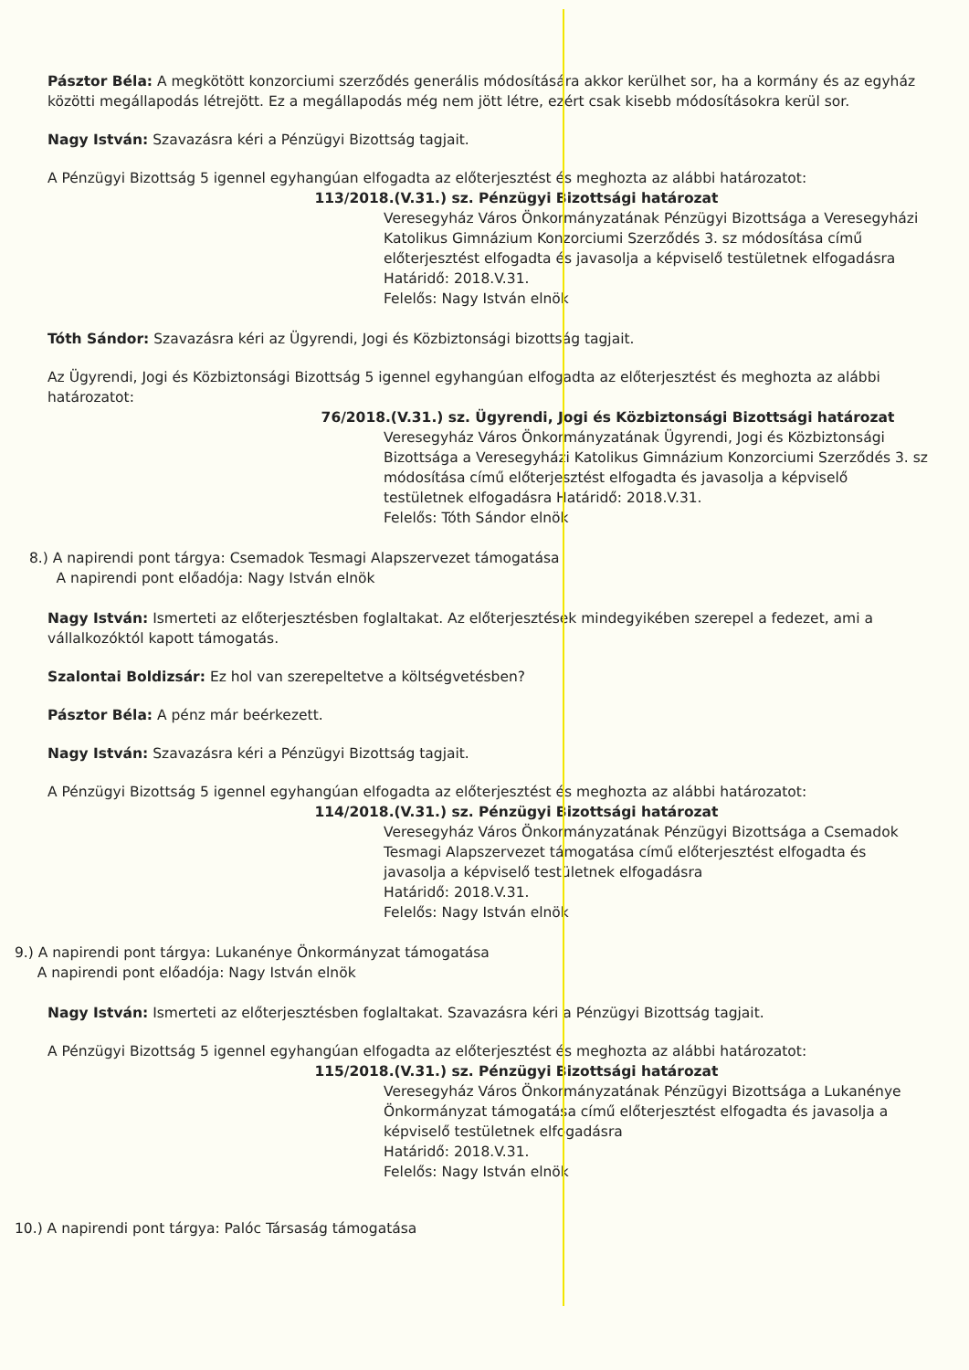Pásztor Béla: A megkötött konzorciumi szerződés generális módosítására akkor kerülhet sor, ha a kormány és az egyház közötti megállapodás létrejött. Ez a megállapodás még nem jött létre, ezért csak kisebb módosításokra kerül sor.
Nagy István: Szavazásra kéri a Pénzügyi Bizottság tagjait.
A Pénzügyi Bizottság 5 igennel egyhangúan elfogadta az előterjesztést és meghozta az alábbi határozatot:
113/2018.(V.31.) sz. Pénzügyi Bizottsági határozat
Veresegyház Város Önkormányzatának Pénzügyi Bizottsága a Veresegyházi Katolikus Gimnázium Konzorciumi Szerződés 3. sz módosítása című előterjesztést elfogadta és javasolja a képviselő testületnek elfogadásra
Határidő: 2018.V.31.
Felelős: Nagy István elnök
Tóth Sándor: Szavazásra kéri az Ügyrendi, Jogi és Közbiztonsági bizottság tagjait.
Az Ügyrendi, Jogi és Közbiztonsági Bizottság 5 igennel egyhangúan elfogadta az előterjesztést és meghozta az alábbi határozatot:
76/2018.(V.31.) sz. Ügyrendi, Jogi és Közbiztonsági Bizottsági határozat
Veresegyház Város Önkormányzatának Ügyrendi, Jogi és Közbiztonsági Bizottsága a Veresegyházi Katolikus Gimnázium Konzorciumi Szerződés 3. sz módosítása című előterjesztést elfogadta és javasolja a képviselő testületnek elfogadásra Határidő: 2018.V.31.
Felelős: Tóth Sándor elnök
8.) A napirendi pont tárgya: Csemadok Tesmagi Alapszervezet támogatása
A napirendi pont előadója: Nagy István elnök
Nagy István: Ismerteti az előterjesztésben foglaltakat. Az előterjesztések mindegyikében szerepel a fedezet, ami a vállalkozóktól kapott támogatás.
Szalontai Boldizsár: Ez hol van szerepeltetve a költségvetésben?
Pásztor Béla: A pénz már beérkezett.
Nagy István: Szavazásra kéri a Pénzügyi Bizottság tagjait.
A Pénzügyi Bizottság 5 igennel egyhangúan elfogadta az előterjesztést és meghozta az alábbi határozatot:
114/2018.(V.31.) sz. Pénzügyi Bizottsági határozat
Veresegyház Város Önkormányzatának Pénzügyi Bizottsága a Csemadok Tesmagi Alapszervezet támogatása című előterjesztést elfogadta és javasolja a képviselő testületnek elfogadásra
Határidő: 2018.V.31.
Felelős: Nagy István elnök
9.) A napirendi pont tárgya: Lukanénye Önkormányzat támogatása
A napirendi pont előadója: Nagy István elnök
Nagy István: Ismerteti az előterjesztésben foglaltakat. Szavazásra kéri a Pénzügyi Bizottság tagjait.
A Pénzügyi Bizottság 5 igennel egyhangúan elfogadta az előterjesztést és meghozta az alábbi határozatot:
115/2018.(V.31.) sz. Pénzügyi Bizottsági határozat
Veresegyház Város Önkormányzatának Pénzügyi Bizottsága a Lukanénye Önkormányzat támogatása című előterjesztést elfogadta és javasolja a képviselő testületnek elfogadásra
Határidő: 2018.V.31.
Felelős: Nagy István elnök
10.) A napirendi pont tárgya: Palóc Társaság támogatása